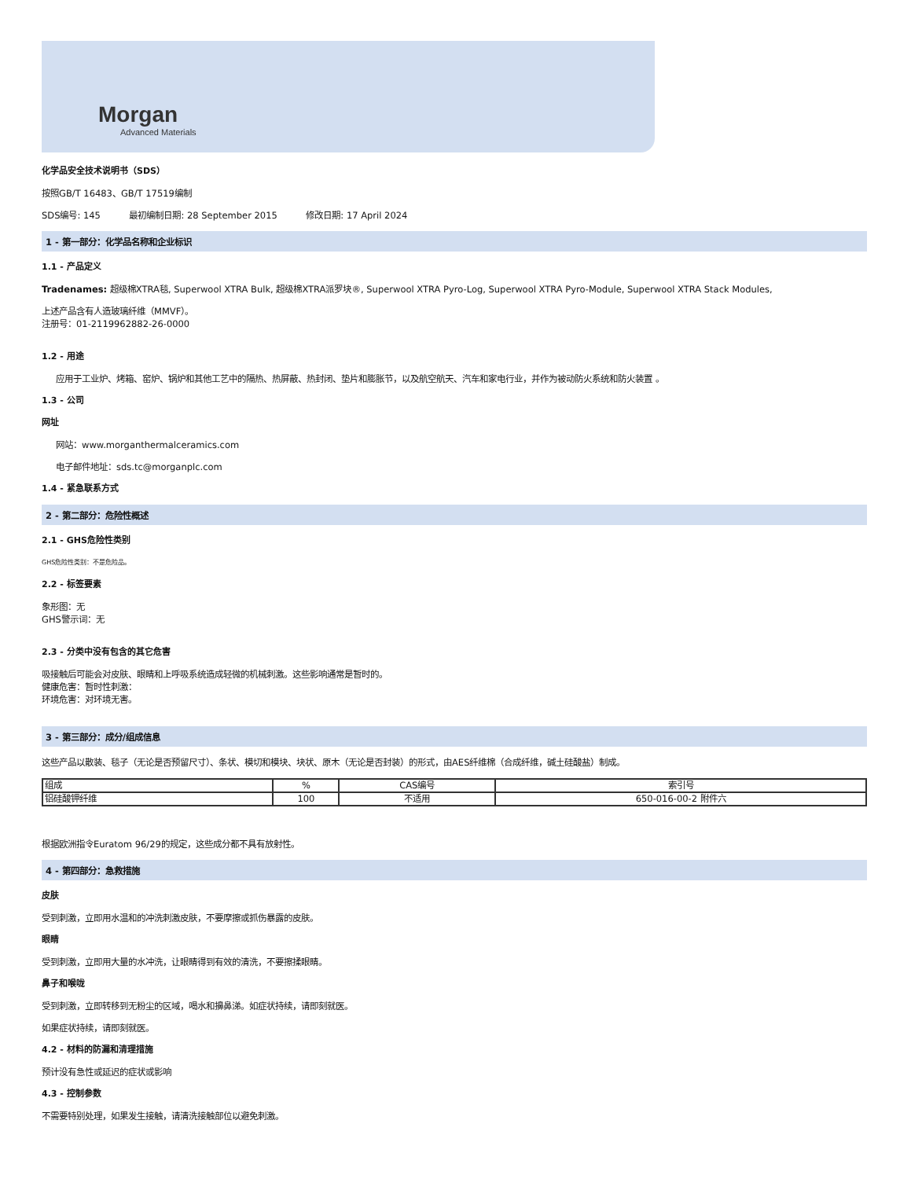Morgan
Advanced Materials
化学品安全技术说明书（SDS）
按照GB/T 16483、GB/T 17519编制
SDS编号: 145 最初编制日期: 28 September 2015 修改日期: 17 April 2024
1 - 第一部分：化学品名称和企业标识
1.1 - 产品定义
Tradenames: 超级棉XTRA毯, Superwool XTRA Bulk, 超级棉XTRA派罗块®, Superwool XTRA Pyro-Log, Superwool XTRA Pyro-Module, Superwool XTRA Stack Modules,
上述产品含有人造玻璃纤维（MMVF）。
注册号：01-2119962882-26-0000
1.2 - 用途
应用于工业炉、烤箱、窑炉、锅炉和其他工艺中的隔热、热屏蔽、热封闭、垫片和膨胀节，以及航空航天、汽车和家电行业，并作为被动防火系统和防火装置 。
1.3 - 公司
网址
网站：www.morganthermalceramics.com
电子邮件地址：sds.tc@morganplc.com
1.4 - 紧急联系方式
2 - 第二部分：危险性概述
2.1 - GHS危险性类别
GHS危险性类别：不是危险品。
2.2 - 标签要素
象形图：无
GHS警示词：无
2.3 - 分类中没有包含的其它危害
吸接触后可能会对皮肤、眼睛和上呼吸系统造成轻微的机械刺激。这些影响通常是暂时的。
健康危害：暂时性刺激：
环境危害：对环境无害。
3 - 第三部分：成分/组成信息
这些产品以散装、毯子（无论是否预留尺寸）、条状、模切和模块、块状、原木（无论是否封装）的形式，由AES纤维棉（合成纤维，碱土硅酸盐）制成。
| 组成 | % | CAS编号 | 索引号 |
| 铝硅酸钾纤维 | 100 | 不适用 | 650-016-00-2 附件六 |
根据欧洲指令Euratom 96/29的规定，这些成分都不具有放射性。
4 - 第四部分：急救措施
皮肤
受到刺激，立即用水温和的冲洗刺激皮肤，不要摩擦或抓伤暴露的皮肤。
眼睛
受到刺激，立即用大量的水冲洗，让眼睛得到有效的清洗，不要擦揉眼睛。
鼻子和喉咙
受到刺激，立即转移到无粉尘的区域，喝水和擤鼻涕。如症状持续，请即刻就医。
如果症状持续，请即刻就医。
4.2 - 材料的防漏和清理措施
预计没有急性或延迟的症状或影响
4.3 - 控制参数
不需要特别处理，如果发生接触，请清洗接触部位以避免刺激。